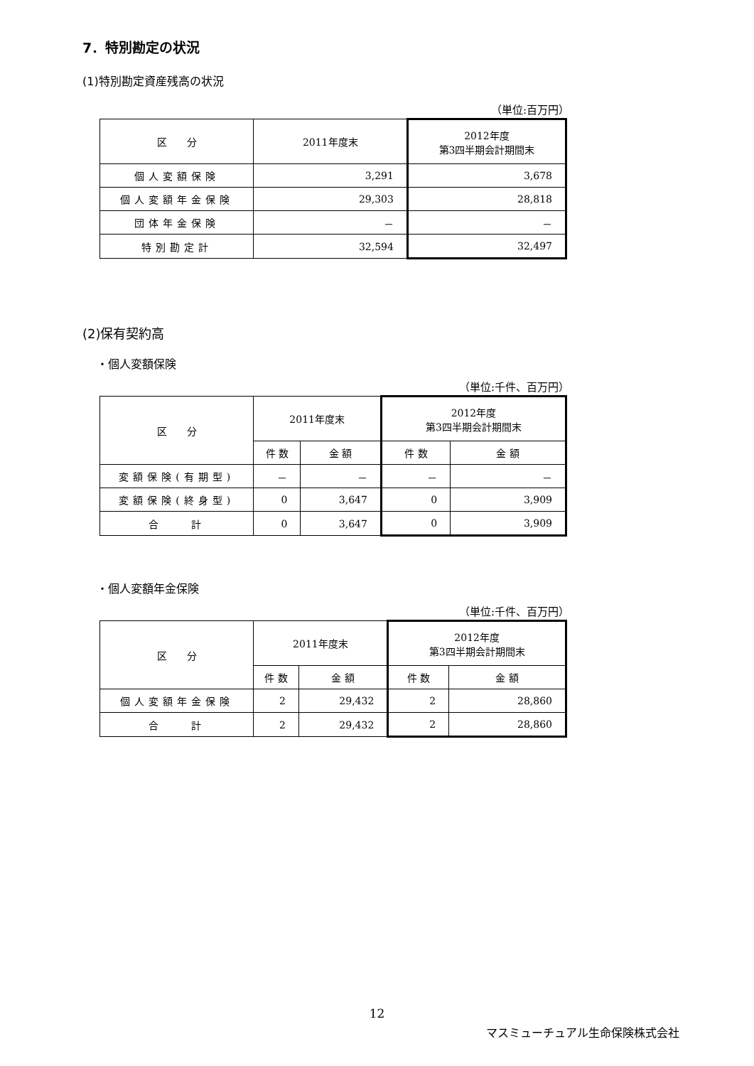7．特別勘定の状況
(1)特別勘定資産残高の状況
（単位:百万円）
| 区 分 | 2011年度末 | 2012年度 第3四半期会計期間末 |
| --- | --- | --- |
| 個人変額保険 | 3,291 | 3,678 |
| 個人変額年金保険 | 29,303 | 28,818 |
| 団体年金保険 | － | － |
| 特別勘定計 | 32,594 | 32,497 |
(2)保有契約高
・個人変額保険
（単位:千件、百万円）
| 区 分 | 2011年度末 | | 2012年度 第3四半期会計期間末 | |
| --- | --- | --- | --- | --- |
| | 件 数 | 金 額 | 件 数 | 金 額 |
| 変額保険(有期型) | － | － | － | － |
| 変額保険(終身型) | 0 | 3,647 | 0 | 3,909 |
| 合 計 | 0 | 3,647 | 0 | 3,909 |
・個人変額年金保険
（単位:千件、百万円）
| 区 分 | 2011年度末 | | 2012年度 第3四半期会計期間末 | |
| --- | --- | --- | --- | --- |
| | 件 数 | 金 額 | 件 数 | 金 額 |
| 個人変額年金保険 | 2 | 29,432 | 2 | 28,860 |
| 合 計 | 2 | 29,432 | 2 | 28,860 |
12
マスミューチュアル生命保険株式会社